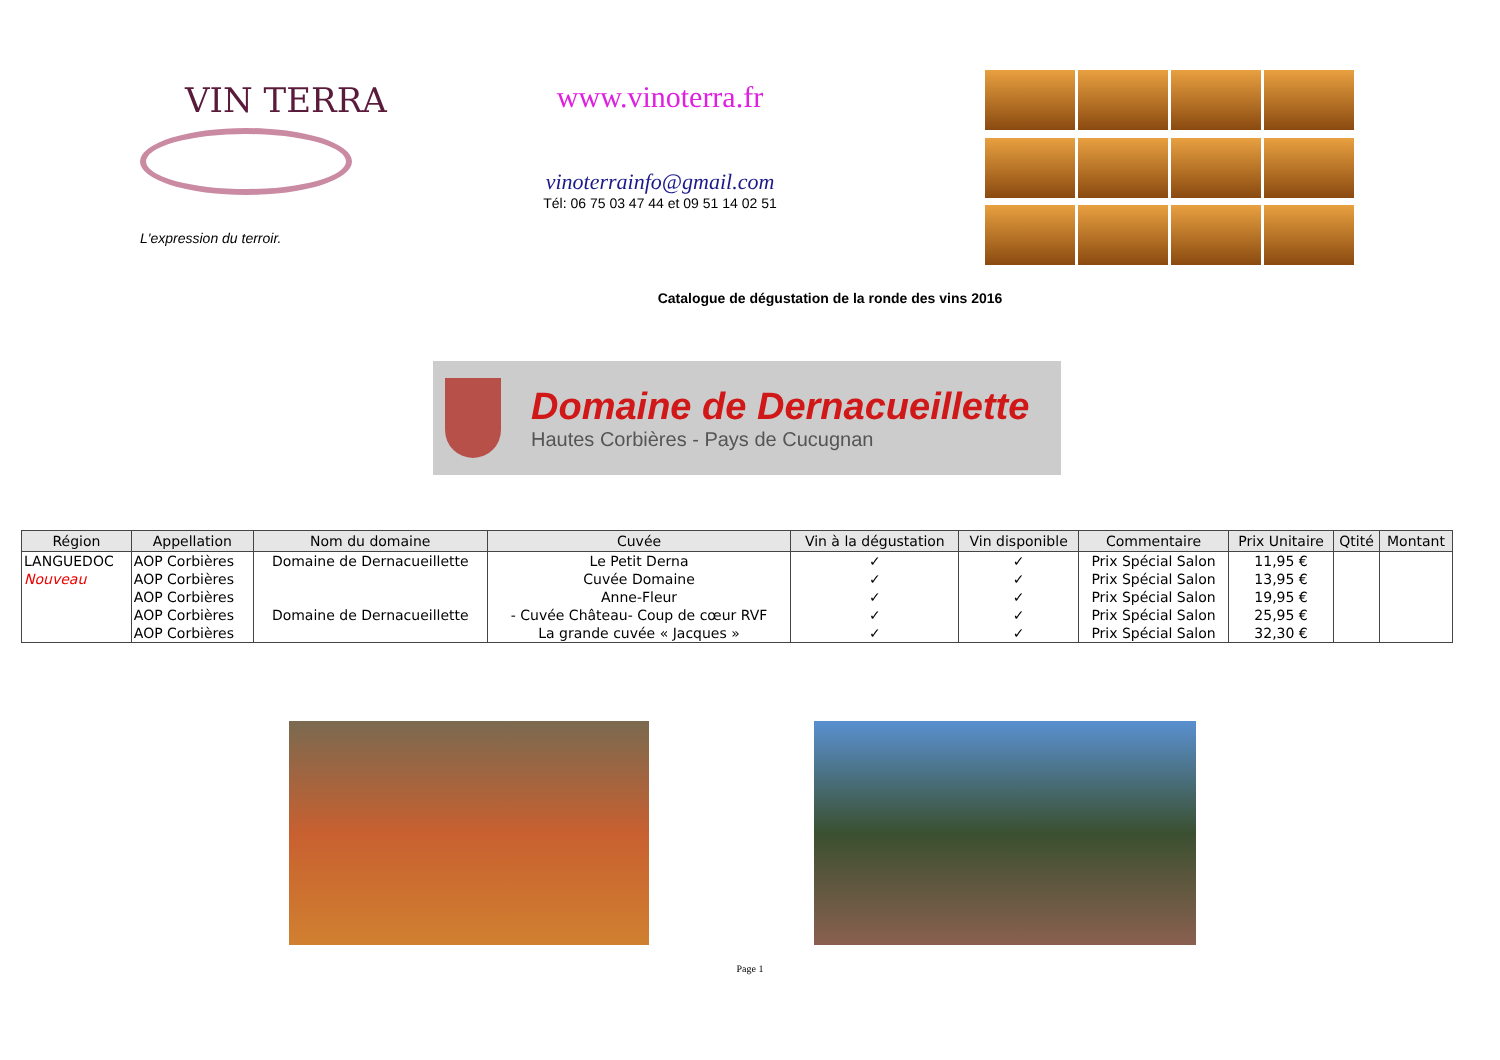VIN TERRA
L'expression du terroir.
www.vinoterra.fr
vinoterrainfo@gmail.com
Tél: 06 75 03 47 44 et 09 51 14 02 51
Catalogue de dégustation de la ronde des vins 2016
Domaine de Dernacueillette
Hautes Corbières - Pays de Cucugnan
| Région | Appellation | Nom du domaine | Cuvée | Vin à la dégustation | Vin disponible | Commentaire | Prix Unitaire | Qtité | Montant |
| --- | --- | --- | --- | --- | --- | --- | --- | --- | --- |
| LANGUEDOC | AOP Corbières | Domaine de Dernacueillette | Le Petit Derna | ✓ | ✓ | Prix Spécial Salon | 11,95 € | | |
| Nouveau | AOP Corbières | | Cuvée Domaine | ✓ | ✓ | Prix Spécial Salon | 13,95 € | | |
| | AOP Corbières | | Anne-Fleur | ✓ | ✓ | Prix Spécial Salon | 19,95 € | | |
| | AOP Corbières | Domaine de Dernacueillette | - Cuvée Château- Coup de cœur RVF | ✓ | ✓ | Prix Spécial Salon | 25,95 € | | |
| | AOP Corbières | | La grande cuvée « Jacques » | ✓ | ✓ | Prix Spécial Salon | 32,30 € | | |
Page 1